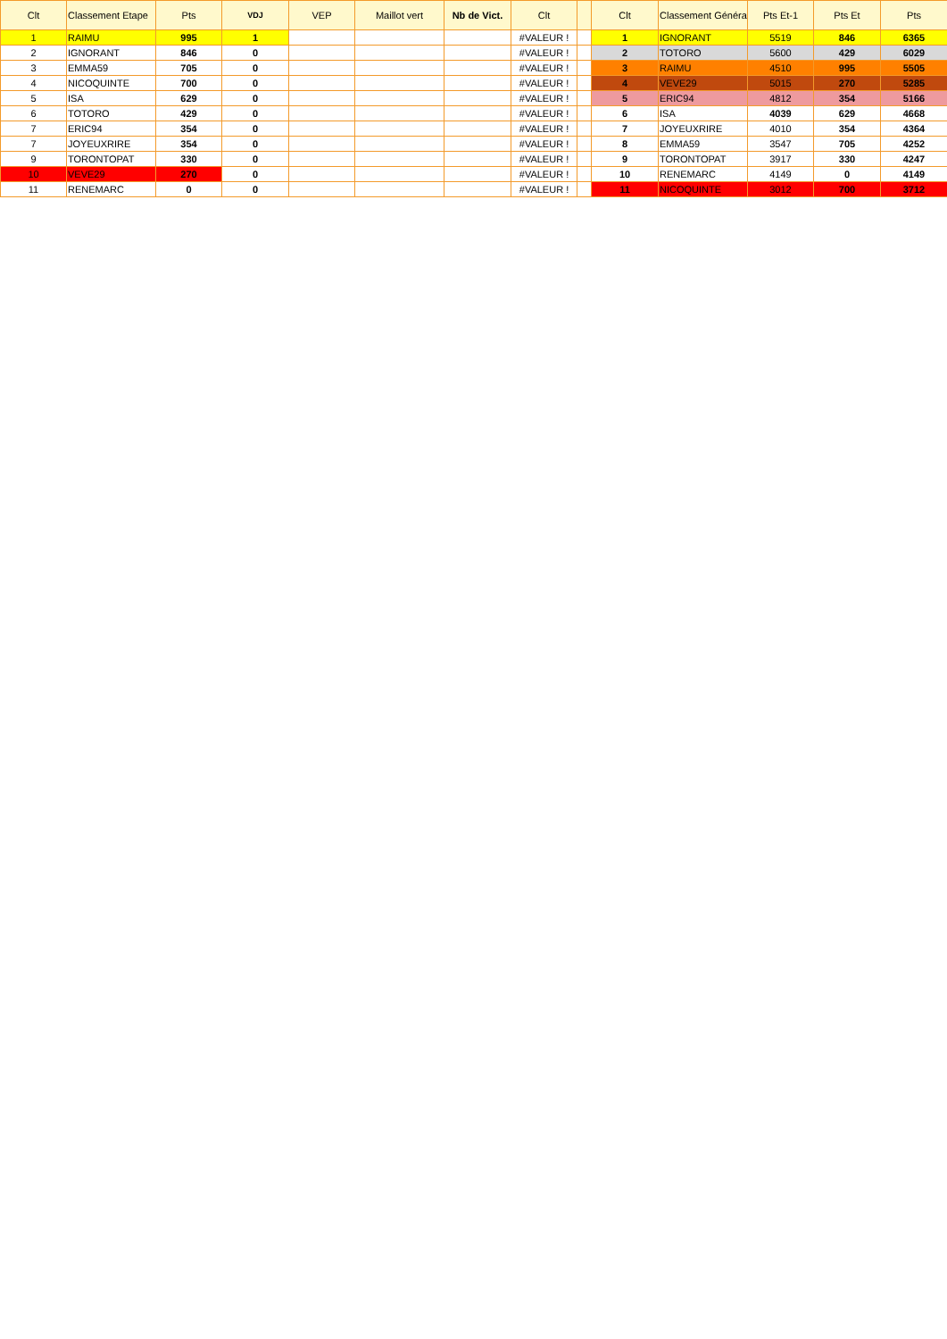| Clt | Classement Etape | Pts | VDJ | VEP | Maillot vert | Nb de Vict. | Clt | | Clt | Classement Généra | Pts Et-1 | Pts Et | Pts |
| --- | --- | --- | --- | --- | --- | --- | --- | --- | --- | --- | --- | --- | --- |
| 1 | RAIMU | 995 | 1 | | | | #VALEUR ! | | 1 | IGNORANT | 5519 | 846 | 6365 |
| 2 | IGNORANT | 846 | 0 | | | | #VALEUR ! | | 2 | TOTORO | 5600 | 429 | 6029 |
| 3 | EMMA59 | 705 | 0 | | | | #VALEUR ! | | 3 | RAIMU | 4510 | 995 | 5505 |
| 4 | NICOQUINTE | 700 | 0 | | | | #VALEUR ! | | 4 | VEVE29 | 5015 | 270 | 5285 |
| 5 | ISA | 629 | 0 | | | | #VALEUR ! | | 5 | ERIC94 | 4812 | 354 | 5166 |
| 6 | TOTORO | 429 | 0 | | | | #VALEUR ! | | 6 | ISA | 4039 | 629 | 4668 |
| 7 | ERIC94 | 354 | 0 | | | | #VALEUR ! | | 7 | JOYEUXRIRE | 4010 | 354 | 4364 |
| 7 | JOYEUXRIRE | 354 | 0 | | | | #VALEUR ! | | 8 | EMMA59 | 3547 | 705 | 4252 |
| 9 | TORONTOPAT | 330 | 0 | | | | #VALEUR ! | | 9 | TORONTOPAT | 3917 | 330 | 4247 |
| 10 | VEVE29 | 270 | 0 | | | | #VALEUR ! | | 10 | RENEMARC | 4149 | 0 | 4149 |
| 11 | RENEMARC | 0 | 0 | | | | #VALEUR ! | | 11 | NICOQUINTE | 3012 | 700 | 3712 |